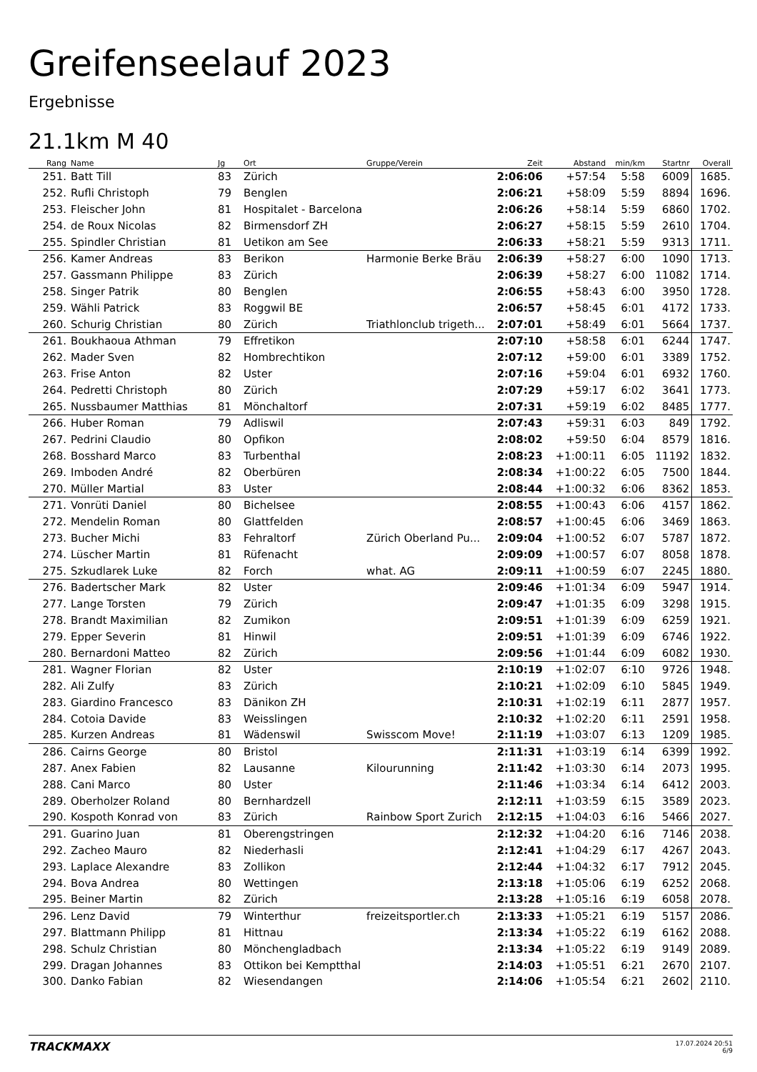Greifenseelauf 2023
Ergebnisse
21.1km M 40
| Rang | Name | Jg | Ort | Gruppe/Verein | Zeit | Abstand | min/km | Startnr | Overall |
| --- | --- | --- | --- | --- | --- | --- | --- | --- | --- |
| 251. | Batt Till | 83 | Zürich | | 2:06:06 | +57:54 | 5:58 | 6009 | 1685. |
| 252. | Rufli Christoph | 79 | Benglen | | 2:06:21 | +58:09 | 5:59 | 8894 | 1696. |
| 253. | Fleischer John | 81 | Hospitalet - Barcelona | | 2:06:26 | +58:14 | 5:59 | 6860 | 1702. |
| 254. | de Roux Nicolas | 82 | Birmensdorf ZH | | 2:06:27 | +58:15 | 5:59 | 2610 | 1704. |
| 255. | Spindler Christian | 81 | Uetikon am See | | 2:06:33 | +58:21 | 5:59 | 9313 | 1711. |
| 256. | Kamer Andreas | 83 | Berikon | Harmonie Berke Bräu | 2:06:39 | +58:27 | 6:00 | 1090 | 1713. |
| 257. | Gassmann Philippe | 83 | Zürich | | 2:06:39 | +58:27 | 6:00 | 11082 | 1714. |
| 258. | Singer Patrik | 80 | Benglen | | 2:06:55 | +58:43 | 6:00 | 3950 | 1728. |
| 259. | Wähli Patrick | 83 | Roggwil BE | | 2:06:57 | +58:45 | 6:01 | 4172 | 1733. |
| 260. | Schurig Christian | 80 | Zürich | Triathlonclub trigeth... | 2:07:01 | +58:49 | 6:01 | 5664 | 1737. |
| 261. | Boukhaoua Athman | 79 | Effretikon | | 2:07:10 | +58:58 | 6:01 | 6244 | 1747. |
| 262. | Mader Sven | 82 | Hombrechtikon | | 2:07:12 | +59:00 | 6:01 | 3389 | 1752. |
| 263. | Frise Anton | 82 | Uster | | 2:07:16 | +59:04 | 6:01 | 6932 | 1760. |
| 264. | Pedretti Christoph | 80 | Zürich | | 2:07:29 | +59:17 | 6:02 | 3641 | 1773. |
| 265. | Nussbaumer Matthias | 81 | Mönchaltorf | | 2:07:31 | +59:19 | 6:02 | 8485 | 1777. |
| 266. | Huber Roman | 79 | Adliswil | | 2:07:43 | +59:31 | 6:03 | 849 | 1792. |
| 267. | Pedrini Claudio | 80 | Opfikon | | 2:08:02 | +59:50 | 6:04 | 8579 | 1816. |
| 268. | Bosshard Marco | 83 | Turbenthal | | 2:08:23 | +1:00:11 | 6:05 | 11192 | 1832. |
| 269. | Imboden André | 82 | Oberbüren | | 2:08:34 | +1:00:22 | 6:05 | 7500 | 1844. |
| 270. | Müller Martial | 83 | Uster | | 2:08:44 | +1:00:32 | 6:06 | 8362 | 1853. |
| 271. | Vonrüti Daniel | 80 | Bichelsee | | 2:08:55 | +1:00:43 | 6:06 | 4157 | 1862. |
| 272. | Mendelin Roman | 80 | Glattfelden | | 2:08:57 | +1:00:45 | 6:06 | 3469 | 1863. |
| 273. | Bucher Michi | 83 | Fehraltorf | Zürich Oberland Pu... | 2:09:04 | +1:00:52 | 6:07 | 5787 | 1872. |
| 274. | Lüscher Martin | 81 | Rüfenacht | | 2:09:09 | +1:00:57 | 6:07 | 8058 | 1878. |
| 275. | Szkudlarek Luke | 82 | Forch | what. AG | 2:09:11 | +1:00:59 | 6:07 | 2245 | 1880. |
| 276. | Badertscher Mark | 82 | Uster | | 2:09:46 | +1:01:34 | 6:09 | 5947 | 1914. |
| 277. | Lange Torsten | 79 | Zürich | | 2:09:47 | +1:01:35 | 6:09 | 3298 | 1915. |
| 278. | Brandt Maximilian | 82 | Zumikon | | 2:09:51 | +1:01:39 | 6:09 | 6259 | 1921. |
| 279. | Epper Severin | 81 | Hinwil | | 2:09:51 | +1:01:39 | 6:09 | 6746 | 1922. |
| 280. | Bernardoni Matteo | 82 | Zürich | | 2:09:56 | +1:01:44 | 6:09 | 6082 | 1930. |
| 281. | Wagner Florian | 82 | Uster | | 2:10:19 | +1:02:07 | 6:10 | 9726 | 1948. |
| 282. | Ali Zulfy | 83 | Zürich | | 2:10:21 | +1:02:09 | 6:10 | 5845 | 1949. |
| 283. | Giardino Francesco | 83 | Dänikon ZH | | 2:10:31 | +1:02:19 | 6:11 | 2877 | 1957. |
| 284. | Cotoia Davide | 83 | Weisslingen | | 2:10:32 | +1:02:20 | 6:11 | 2591 | 1958. |
| 285. | Kurzen Andreas | 81 | Wädenswil | Swisscom Move! | 2:11:19 | +1:03:07 | 6:13 | 1209 | 1985. |
| 286. | Cairns George | 80 | Bristol | | 2:11:31 | +1:03:19 | 6:14 | 6399 | 1992. |
| 287. | Anex Fabien | 82 | Lausanne | Kilourunning | 2:11:42 | +1:03:30 | 6:14 | 2073 | 1995. |
| 288. | Cani Marco | 80 | Uster | | 2:11:46 | +1:03:34 | 6:14 | 6412 | 2003. |
| 289. | Oberholzer Roland | 80 | Bernhardzell | | 2:12:11 | +1:03:59 | 6:15 | 3589 | 2023. |
| 290. | Kospoth Konrad von | 83 | Zürich | Rainbow Sport Zurich | 2:12:15 | +1:04:03 | 6:16 | 5466 | 2027. |
| 291. | Guarino Juan | 81 | Oberengstringen | | 2:12:32 | +1:04:20 | 6:16 | 7146 | 2038. |
| 292. | Zacheo Mauro | 82 | Niederhasli | | 2:12:41 | +1:04:29 | 6:17 | 4267 | 2043. |
| 293. | Laplace Alexandre | 83 | Zollikon | | 2:12:44 | +1:04:32 | 6:17 | 7912 | 2045. |
| 294. | Bova Andrea | 80 | Wettingen | | 2:13:18 | +1:05:06 | 6:19 | 6252 | 2068. |
| 295. | Beiner Martin | 82 | Zürich | | 2:13:28 | +1:05:16 | 6:19 | 6058 | 2078. |
| 296. | Lenz David | 79 | Winterthur | freizeitsportler.ch | 2:13:33 | +1:05:21 | 6:19 | 5157 | 2086. |
| 297. | Blattmann Philipp | 81 | Hittnau | | 2:13:34 | +1:05:22 | 6:19 | 6162 | 2088. |
| 298. | Schulz Christian | 80 | Mönchengladbach | | 2:13:34 | +1:05:22 | 6:19 | 9149 | 2089. |
| 299. | Dragan Johannes | 83 | Ottikon bei Kemptthal | | 2:14:03 | +1:05:51 | 6:21 | 2670 | 2107. |
| 300. | Danko Fabian | 82 | Wiesendangen | | 2:14:06 | +1:05:54 | 6:21 | 2602 | 2110. |
TRACKMAXX
17.07.2024 20:51
6/9